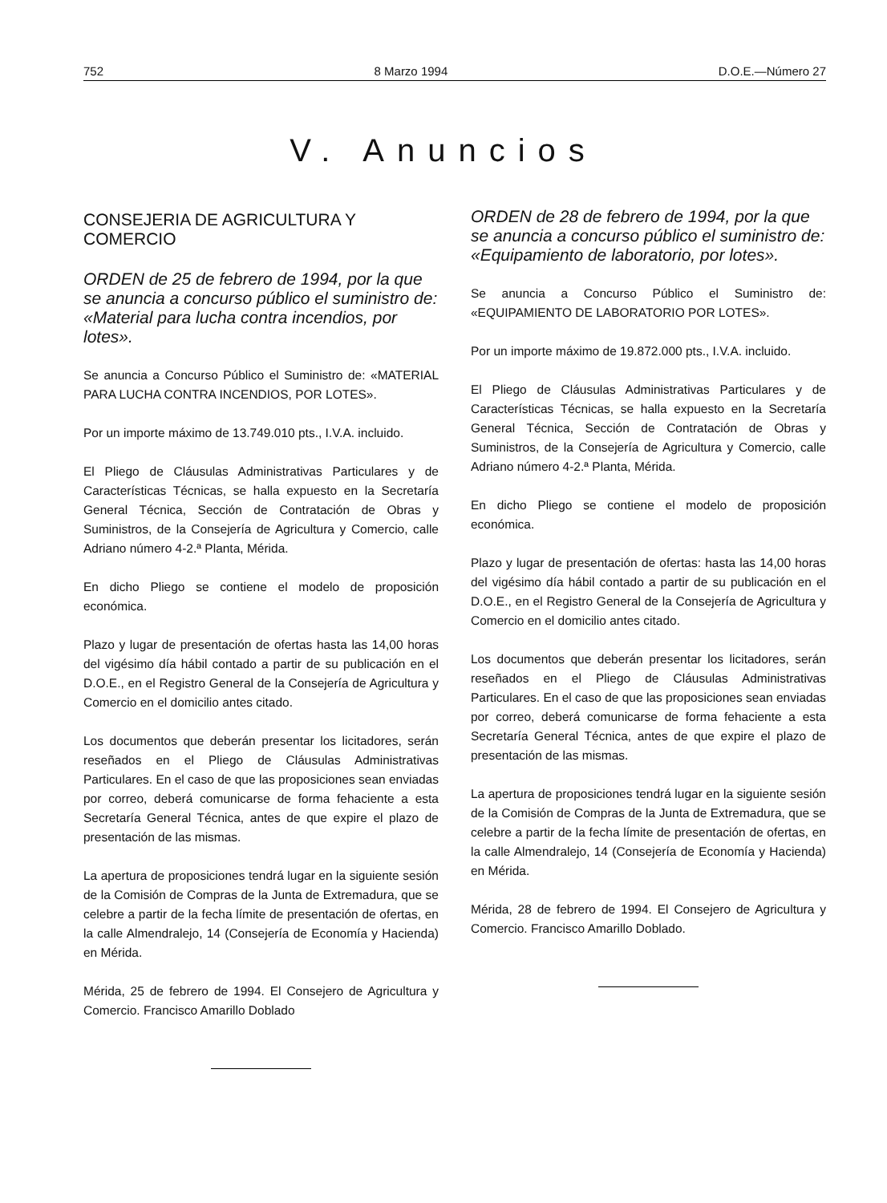752 8 Marzo 1994 D.O.E.—Número 27
V. Anuncios
CONSEJERIA DE AGRICULTURA Y COMERCIO
ORDEN de 25 de febrero de 1994, por la que se anuncia a concurso público el suministro de: «Material para lucha contra incendios, por lotes».
Se anuncia a Concurso Público el Suministro de: «MATERIAL PARA LUCHA CONTRA INCENDIOS, POR LOTES».
Por un importe máximo de 13.749.010 pts., I.V.A. incluido.
El Pliego de Cláusulas Administrativas Particulares y de Características Técnicas, se halla expuesto en la Secretaría General Técnica, Sección de Contratación de Obras y Suministros, de la Consejería de Agricultura y Comercio, calle Adriano número 4-2.ª Planta, Mérida.
En dicho Pliego se contiene el modelo de proposición económica.
Plazo y lugar de presentación de ofertas hasta las 14,00 horas del vigésimo día hábil contado a partir de su publicación en el D.O.E., en el Registro General de la Consejería de Agricultura y Comercio en el domicilio antes citado.
Los documentos que deberán presentar los licitadores, serán reseñados en el Pliego de Cláusulas Administrativas Particulares. En el caso de que las proposiciones sean enviadas por correo, deberá comunicarse de forma fehaciente a esta Secretaría General Técnica, antes de que expire el plazo de presentación de las mismas.
La apertura de proposiciones tendrá lugar en la siguiente sesión de la Comisión de Compras de la Junta de Extremadura, que se celebre a partir de la fecha límite de presentación de ofertas, en la calle Almendralejo, 14 (Consejería de Economía y Hacienda) en Mérida.
Mérida, 25 de febrero de 1994. El Consejero de Agricultura y Comercio. Francisco Amarillo Doblado
ORDEN de 28 de febrero de 1994, por la que se anuncia a concurso público el suministro de: «Equipamiento de laboratorio, por lotes».
Se anuncia a Concurso Público el Suministro de: «EQUIPAMIENTO DE LABORATORIO POR LOTES».
Por un importe máximo de 19.872.000 pts., I.V.A. incluido.
El Pliego de Cláusulas Administrativas Particulares y de Características Técnicas, se halla expuesto en la Secretaría General Técnica, Sección de Contratación de Obras y Suministros, de la Consejería de Agricultura y Comercio, calle Adriano número 4-2.ª Planta, Mérida.
En dicho Pliego se contiene el modelo de proposición económica.
Plazo y lugar de presentación de ofertas: hasta las 14,00 horas del vigésimo día hábil contado a partir de su publicación en el D.O.E., en el Registro General de la Consejería de Agricultura y Comercio en el domicilio antes citado.
Los documentos que deberán presentar los licitadores, serán reseñados en el Pliego de Cláusulas Administrativas Particulares. En el caso de que las proposiciones sean enviadas por correo, deberá comunicarse de forma fehaciente a esta Secretaría General Técnica, antes de que expire el plazo de presentación de las mismas.
La apertura de proposiciones tendrá lugar en la siguiente sesión de la Comisión de Compras de la Junta de Extremadura, que se celebre a partir de la fecha límite de presentación de ofertas, en la calle Almendralejo, 14 (Consejería de Economía y Hacienda) en Mérida.
Mérida, 28 de febrero de 1994. El Consejero de Agricultura y Comercio. Francisco Amarillo Doblado.